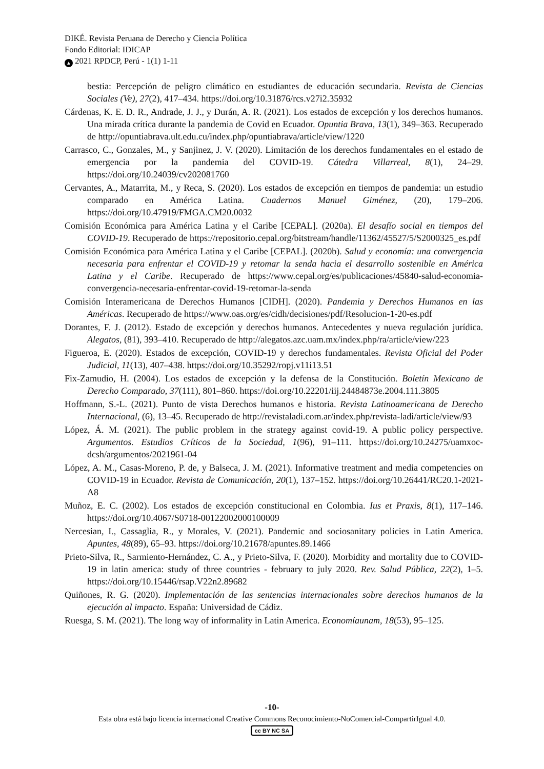DIKÉ. Revista Peruana de Derecho y Ciencia Política
Fondo Editorial: IDICAP
▲ 2021 RPDCP, Perú - 1(1) 1-11
bestia: Percepción de peligro climático en estudiantes de educación secundaria. Revista de Ciencias Sociales (Ve), 27(2), 417–434. https://doi.org/10.31876/rcs.v27i2.35932
Cárdenas, K. E. D. R., Andrade, J. J., y Durán, A. R. (2021). Los estados de excepción y los derechos humanos. Una mirada crítica durante la pandemia de Covid en Ecuador. Opuntia Brava, 13(1), 349–363. Recuperado de http://opuntiabrava.ult.edu.cu/index.php/opuntiabrava/article/view/1220
Carrasco, C., Gonzales, M., y Sanjinez, J. V. (2020). Limitación de los derechos fundamentales en el estado de emergencia por la pandemia del COVID-19. Cátedra Villarreal, 8(1), 24–29. https://doi.org/10.24039/cv202081760
Cervantes, A., Matarrita, M., y Reca, S. (2020). Los estados de excepción en tiempos de pandemia: un estudio comparado en América Latina. Cuadernos Manuel Giménez, (20), 179–206. https://doi.org/10.47919/FMGA.CM20.0032
Comisión Económica para América Latina y el Caribe [CEPAL]. (2020a). El desafío social en tiempos del COVID-19. Recuperado de https://repositorio.cepal.org/bitstream/handle/11362/45527/5/S2000325_es.pdf
Comisión Económica para América Latina y el Caribe [CEPAL]. (2020b). Salud y economía: una convergencia necesaria para enfrentar el COVID-19 y retomar la senda hacia el desarrollo sostenible en América Latina y el Caribe. Recuperado de https://www.cepal.org/es/publicaciones/45840-salud-economia-convergencia-necesaria-enfrentar-covid-19-retomar-la-senda
Comisión Interamericana de Derechos Humanos [CIDH]. (2020). Pandemia y Derechos Humanos en las Américas. Recuperado de https://www.oas.org/es/cidh/decisiones/pdf/Resolucion-1-20-es.pdf
Dorantes, F. J. (2012). Estado de excepción y derechos humanos. Antecedentes y nueva regulación jurídica. Alegatos, (81), 393–410. Recuperado de http://alegatos.azc.uam.mx/index.php/ra/article/view/223
Figueroa, E. (2020). Estados de excepción, COVID-19 y derechos fundamentales. Revista Oficial del Poder Judicial, 11(13), 407–438. https://doi.org/10.35292/ropj.v11i13.51
Fix-Zamudio, H. (2004). Los estados de excepción y la defensa de la Constitución. Boletín Mexicano de Derecho Comparado, 37(111), 801–860. https://doi.org/10.22201/iij.24484873e.2004.111.3805
Hoffmann, S.-L. (2021). Punto de vista Derechos humanos e historia. Revista Latinoamericana de Derecho Internacional, (6), 13–45. Recuperado de http://revistaladi.com.ar/index.php/revista-ladi/article/view/93
López, Á. M. (2021). The public problem in the strategy against covid-19. A public policy perspective. Argumentos. Estudios Críticos de la Sociedad, 1(96), 91–111. https://doi.org/10.24275/uamxoc-dcsh/argumentos/2021961-04
López, A. M., Casas-Moreno, P. de, y Balseca, J. M. (2021). Informative treatment and media competencies on COVID-19 in Ecuador. Revista de Comunicación, 20(1), 137–152. https://doi.org/10.26441/RC20.1-2021-A8
Muñoz, E. C. (2002). Los estados de excepción constitucional en Colombia. Ius et Praxis, 8(1), 117–146. https://doi.org/10.4067/S0718-00122002000100009
Nercesian, I., Cassaglia, R., y Morales, V. (2021). Pandemic and sociosanitary policies in Latin America. Apuntes, 48(89), 65–93. https://doi.org/10.21678/apuntes.89.1466
Prieto-Silva, R., Sarmiento-Hernández, C. A., y Prieto-Silva, F. (2020). Morbidity and mortality due to COVID-19 in latin america: study of three countries - february to july 2020. Rev. Salud Pública, 22(2), 1–5. https://doi.org/10.15446/rsap.V22n2.89682
Quiñones, R. G. (2020). Implementación de las sentencias internacionales sobre derechos humanos de la ejecución al impacto. España: Universidad de Cádiz.
Ruesga, S. M. (2021). The long way of informality in Latin America. Economíaunam, 18(53), 95–125.
-10-
Esta obra está bajo licencia internacional Creative Commons Reconocimiento-NoComercial-CompartirIgual 4.0.
cc BY NC SA